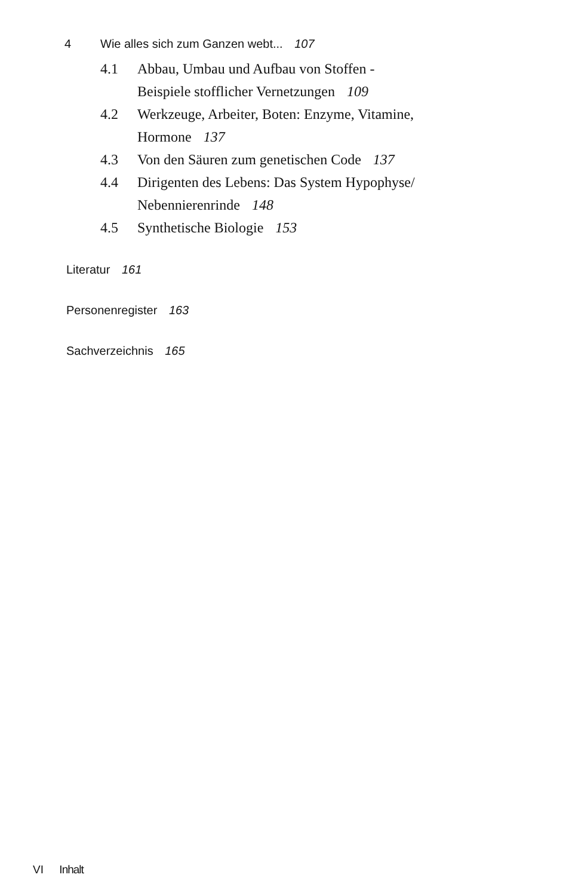4 Wie alles sich zum Ganzen webt... 107
4.1 Abbau, Umbau und Aufbau von Stoffen -
Beispiele stofflicher Vernetzungen 109
4.2 Werkzeuge, Arbeiter, Boten: Enzyme, Vitamine,
Hormone 137
4.3 Von den Säuren zum genetischen Code 137
4.4 Dirigenten des Lebens: Das System Hypophyse/
Nebennierenrinde 148
4.5 Synthetische Biologie 153
Literatur 161
Personenregister 163
Sachverzeichnis 165
VI Inhalt